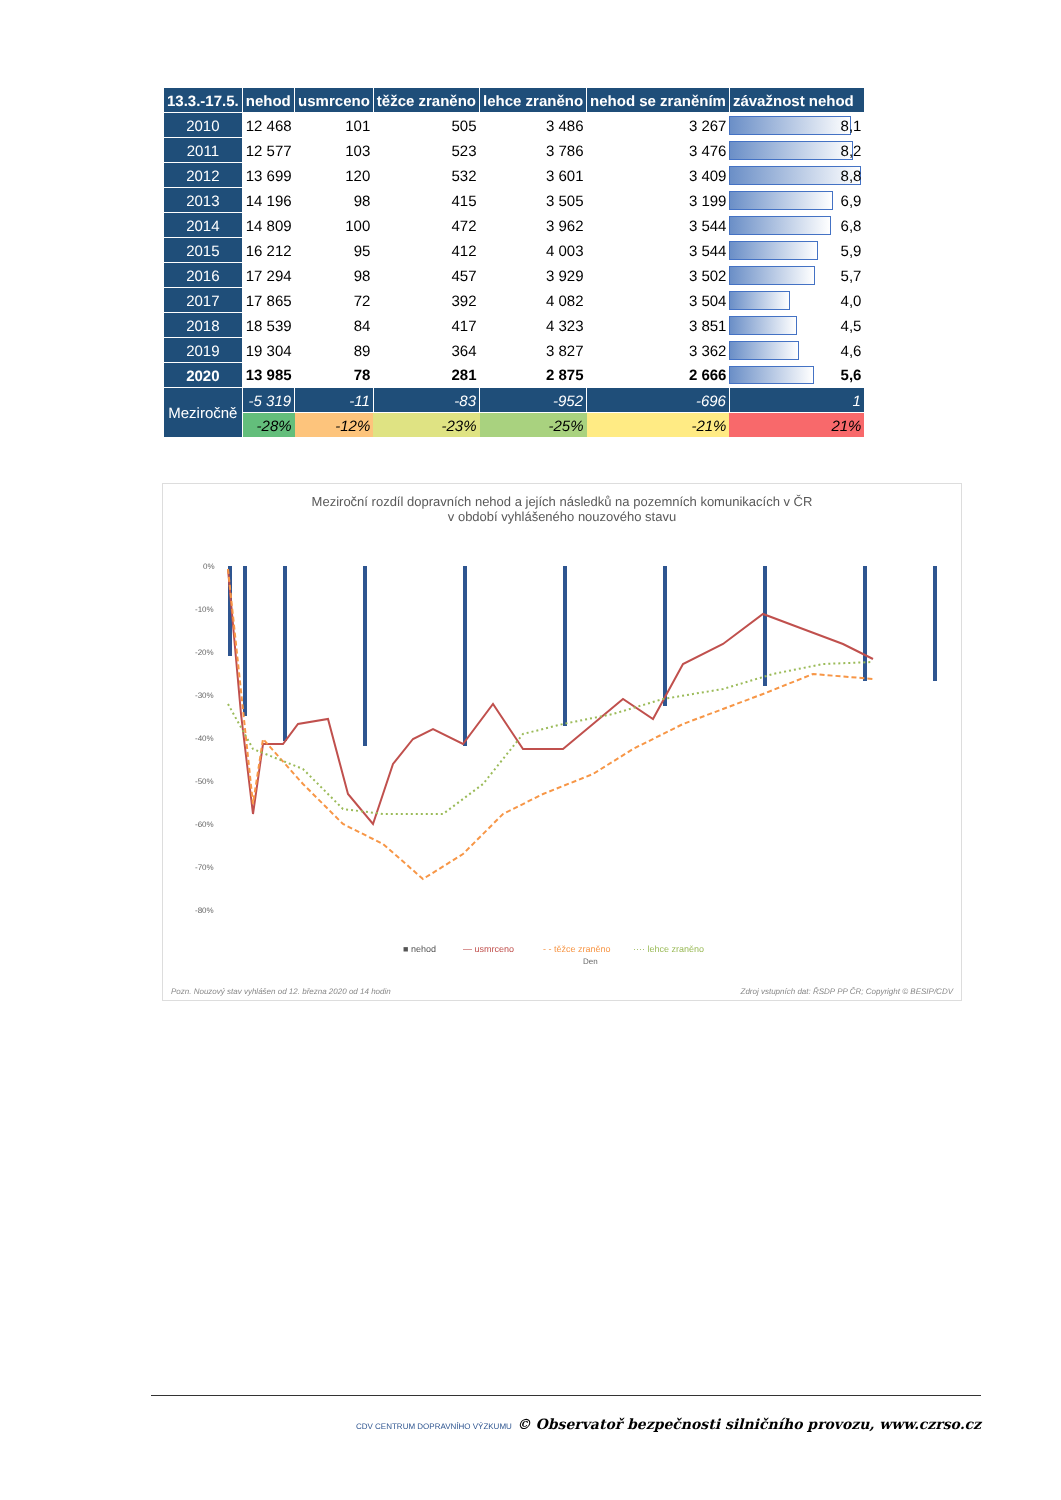| 13.3.-17.5. | nehod | usmrceno | těžce zraněno | lehce zraněno | nehod se zraněním | závažnost nehod |
| --- | --- | --- | --- | --- | --- | --- |
| 2010 | 12 468 | 101 | 505 | 3 486 | 3 267 | 8,1 |
| 2011 | 12 577 | 103 | 523 | 3 786 | 3 476 | 8,2 |
| 2012 | 13 699 | 120 | 532 | 3 601 | 3 409 | 8,8 |
| 2013 | 14 196 | 98 | 415 | 3 505 | 3 199 | 6,9 |
| 2014 | 14 809 | 100 | 472 | 3 962 | 3 544 | 6,8 |
| 2015 | 16 212 | 95 | 412 | 4 003 | 3 544 | 5,9 |
| 2016 | 17 294 | 98 | 457 | 3 929 | 3 502 | 5,7 |
| 2017 | 17 865 | 72 | 392 | 4 082 | 3 504 | 4,0 |
| 2018 | 18 539 | 84 | 417 | 4 323 | 3 851 | 4,5 |
| 2019 | 19 304 | 89 | 364 | 3 827 | 3 362 | 4,6 |
| 2020 | 13 985 | 78 | 281 | 2 875 | 2 666 | 5,6 |
| Meziročně | -5 319 | -11 | -83 | -952 | -696 | 1 |
| | -28% | -12% | -23% | -25% | -21% | 21% |
Meziroční rozdíl dopravních nehod a jejích následků na pozemních komunikacích v ČR
v období vyhlášeného nouzového stavu
0%
-10%
-20%
-30%
-40%
-50%
-60%
-70%
-80%
Den
■ nehod
— usmrceno
- - těžce zraněno
···· lehce zraněno
Pozn. Nouzový stav vyhlášen od 12. března 2020 od 14 hodin Zdroj vstupních dat: ŘSDP PP ČR; Copyright © BESIP/CDV
CDV CENTRUM DOPRAVNÍHO VÝZKUMU © Observatoř bezpečnosti silničního provozu, www.czrso.cz